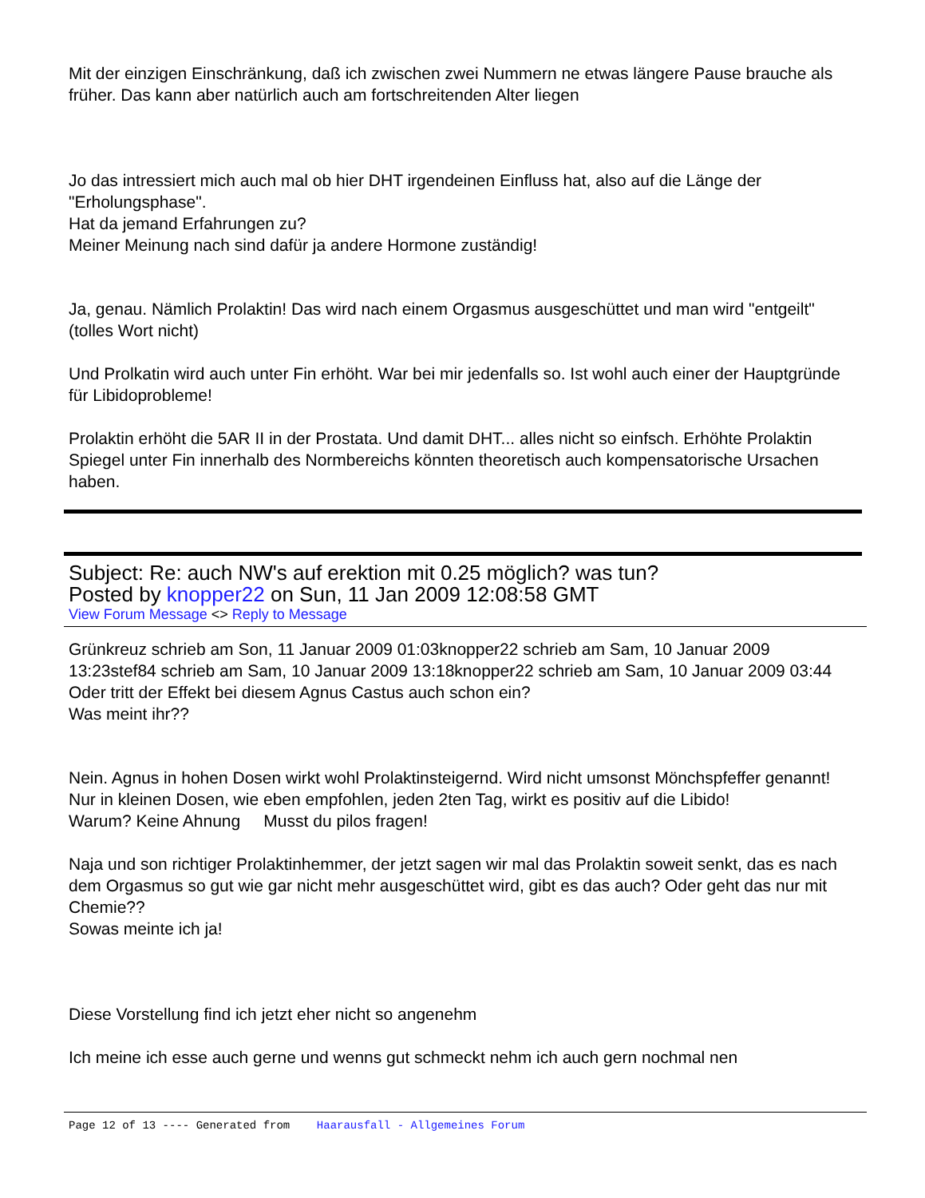Mit der einzigen Einschränkung, daß ich zwischen zwei Nummern ne etwas längere Pause brauche als früher. Das kann aber natürlich auch am fortschreitenden Alter liegen
Jo das intressiert mich auch mal ob hier DHT irgendeinen Einfluss hat, also auf die Länge der "Erholungsphase".
Hat da jemand Erfahrungen zu?
Meiner Meinung nach sind dafür ja andere Hormone zuständig!
Ja, genau. Nämlich Prolaktin! Das wird nach einem Orgasmus ausgeschüttet und man wird "entgeilt" (tolles Wort nicht)
Und Prolkatin wird auch unter Fin erhöht. War bei mir jedenfalls so. Ist wohl auch einer der Hauptgründe für Libidoprobleme!
Prolaktin erhöht die 5AR II in der Prostata. Und damit DHT... alles nicht so einfsch. Erhöhte Prolaktin Spiegel unter Fin innerhalb des Normbereichs könnten theoretisch auch kompensatorische Ursachen haben.
Subject: Re: auch NW's auf erektion mit 0.25 möglich? was tun?
Posted by knopper22 on Sun, 11 Jan 2009 12:08:58 GMT
View Forum Message <> Reply to Message
Grünkreuz schrieb am Son, 11 Januar 2009 01:03knopper22 schrieb am Sam, 10 Januar 2009 13:23stef84 schrieb am Sam, 10 Januar 2009 13:18knopper22 schrieb am Sam, 10 Januar 2009 03:44
Oder tritt der Effekt bei diesem Agnus Castus auch schon ein?
Was meint ihr??
Nein. Agnus in hohen Dosen wirkt wohl Prolaktinsteigernd. Wird nicht umsonst Mönchspfeffer genannt!
Nur in kleinen Dosen, wie eben empfohlen, jeden 2ten Tag, wirkt es positiv auf die Libido!
Warum? Keine Ahnung Musst du pilos fragen!
Naja und son richtiger Prolaktinhemmer, der jetzt sagen wir mal das Prolaktin soweit senkt, das es nach dem Orgasmus so gut wie gar nicht mehr ausgeschüttet wird, gibt es das auch? Oder geht das nur mit Chemie??
Sowas meinte ich ja!
Diese Vorstellung find ich jetzt eher nicht so angenehm
Ich meine ich esse auch gerne und wenns gut schmeckt nehm ich auch gern nochmal nen
Page 12 of 13 ---- Generated from Haarausfall - Allgemeines Forum